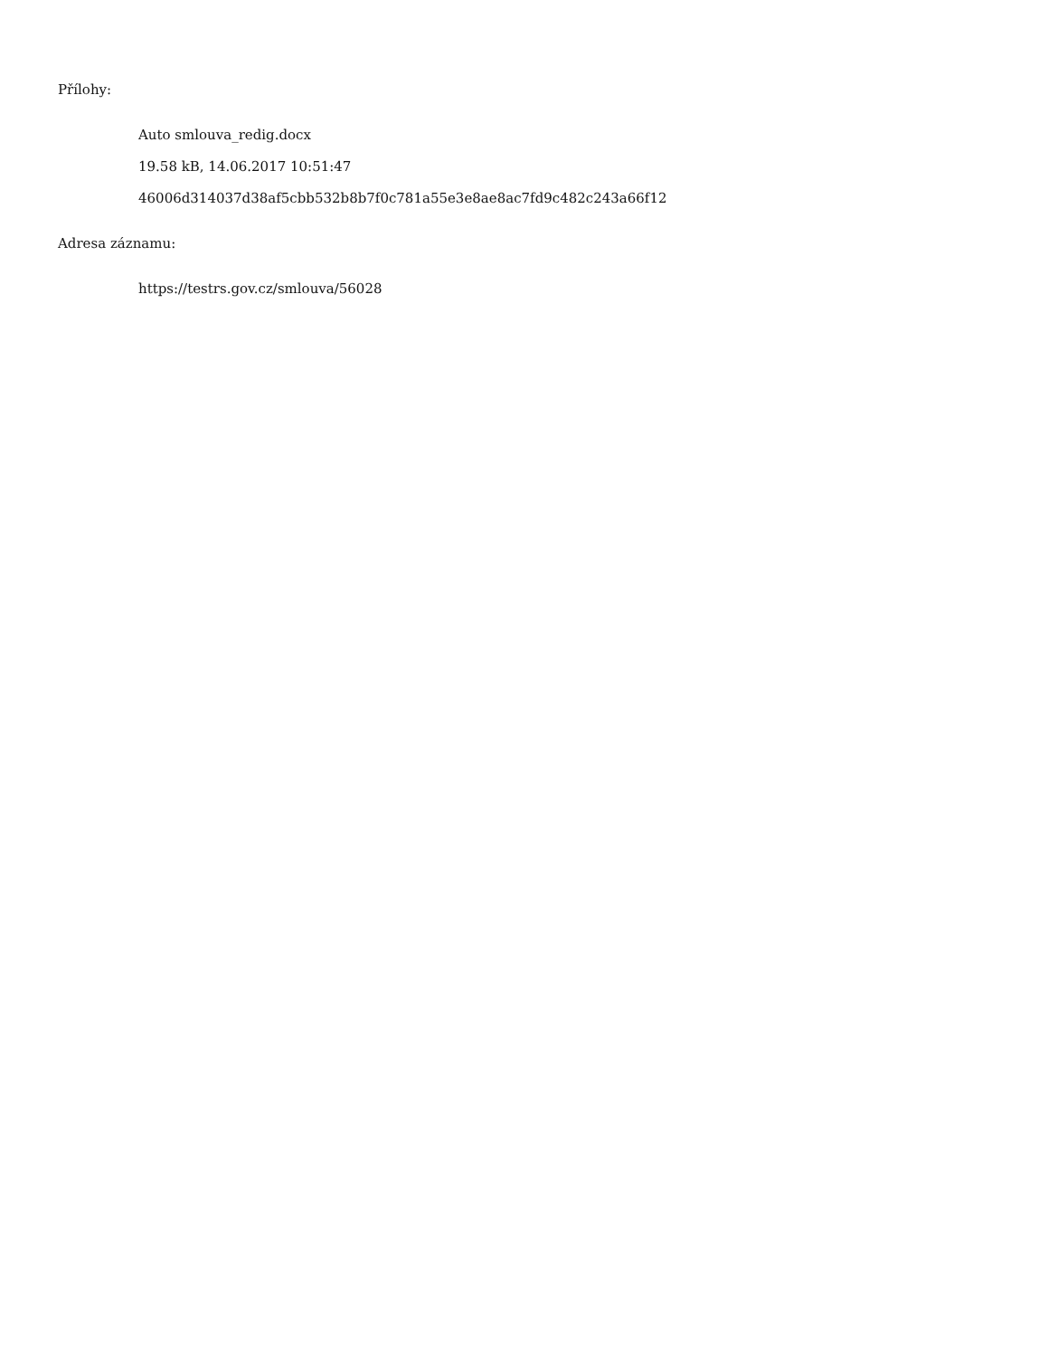Přílohy:
Auto smlouva_redig.docx
19.58 kB, 14.06.2017 10:51:47
46006d314037d38af5cbb532b8b7f0c781a55e3e8ae8ac7fd9c482c243a66f12
Adresa záznamu:
https://testrs.gov.cz/smlouva/56028